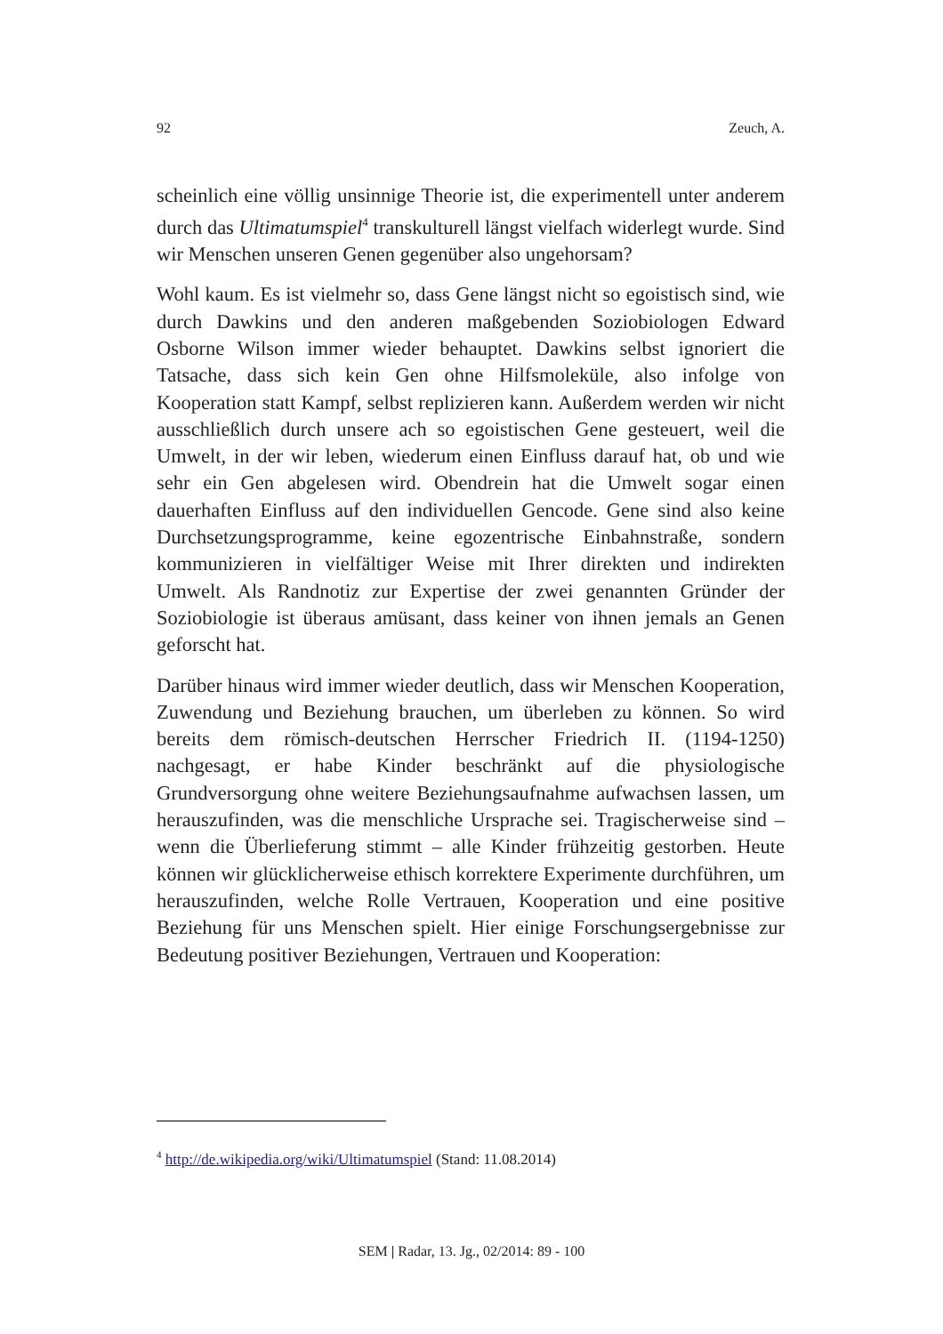92 Zeuch, A.
scheinlich eine völlig unsinnige Theorie ist, die experimentell unter anderem durch das Ultimatumspiel<sup>4</sup> transkulturell längst vielfach widerlegt wurde. Sind wir Menschen unseren Genen gegenüber also ungehorsam?
Wohl kaum. Es ist vielmehr so, dass Gene längst nicht so egoistisch sind, wie durch Dawkins und den anderen maßgebenden Soziobiologen Edward Osborne Wilson immer wieder behauptet. Dawkins selbst ignoriert die Tatsache, dass sich kein Gen ohne Hilfsmoleküle, also infolge von Kooperation statt Kampf, selbst replizieren kann. Außerdem werden wir nicht ausschließlich durch unsere ach so egoistischen Gene gesteuert, weil die Umwelt, in der wir leben, wiederum einen Einfluss darauf hat, ob und wie sehr ein Gen abgelesen wird. Obendrein hat die Umwelt sogar einen dauerhaften Einfluss auf den individuellen Gencode. Gene sind also keine Durchsetzungsprogramme, keine egozentrische Einbahnstraße, sondern kommunizieren in vielfältiger Weise mit Ihrer direkten und indirekten Umwelt. Als Randnotiz zur Expertise der zwei genannten Gründer der Soziobiologie ist überaus amüsant, dass keiner von ihnen jemals an Genen geforscht hat.
Darüber hinaus wird immer wieder deutlich, dass wir Menschen Kooperation, Zuwendung und Beziehung brauchen, um überleben zu können. So wird bereits dem römisch-deutschen Herrscher Friedrich II. (1194-1250) nachgesagt, er habe Kinder beschränkt auf die physiologische Grundversorgung ohne weitere Beziehungsaufnahme aufwachsen lassen, um herauszufinden, was die menschliche Ursprache sei. Tragischerweise sind – wenn die Überlieferung stimmt – alle Kinder frühzeitig gestorben. Heute können wir glücklicherweise ethisch korrektere Experimente durchführen, um herauszufinden, welche Rolle Vertrauen, Kooperation und eine positive Beziehung für uns Menschen spielt. Hier einige Forschungsergebnisse zur Bedeutung positiver Beziehungen, Vertrauen und Kooperation:
<sup>4</sup> http://de.wikipedia.org/wiki/Ultimatumspiel (Stand: 11.08.2014)
SEM | Radar, 13. Jg., 02/2014: 89 - 100